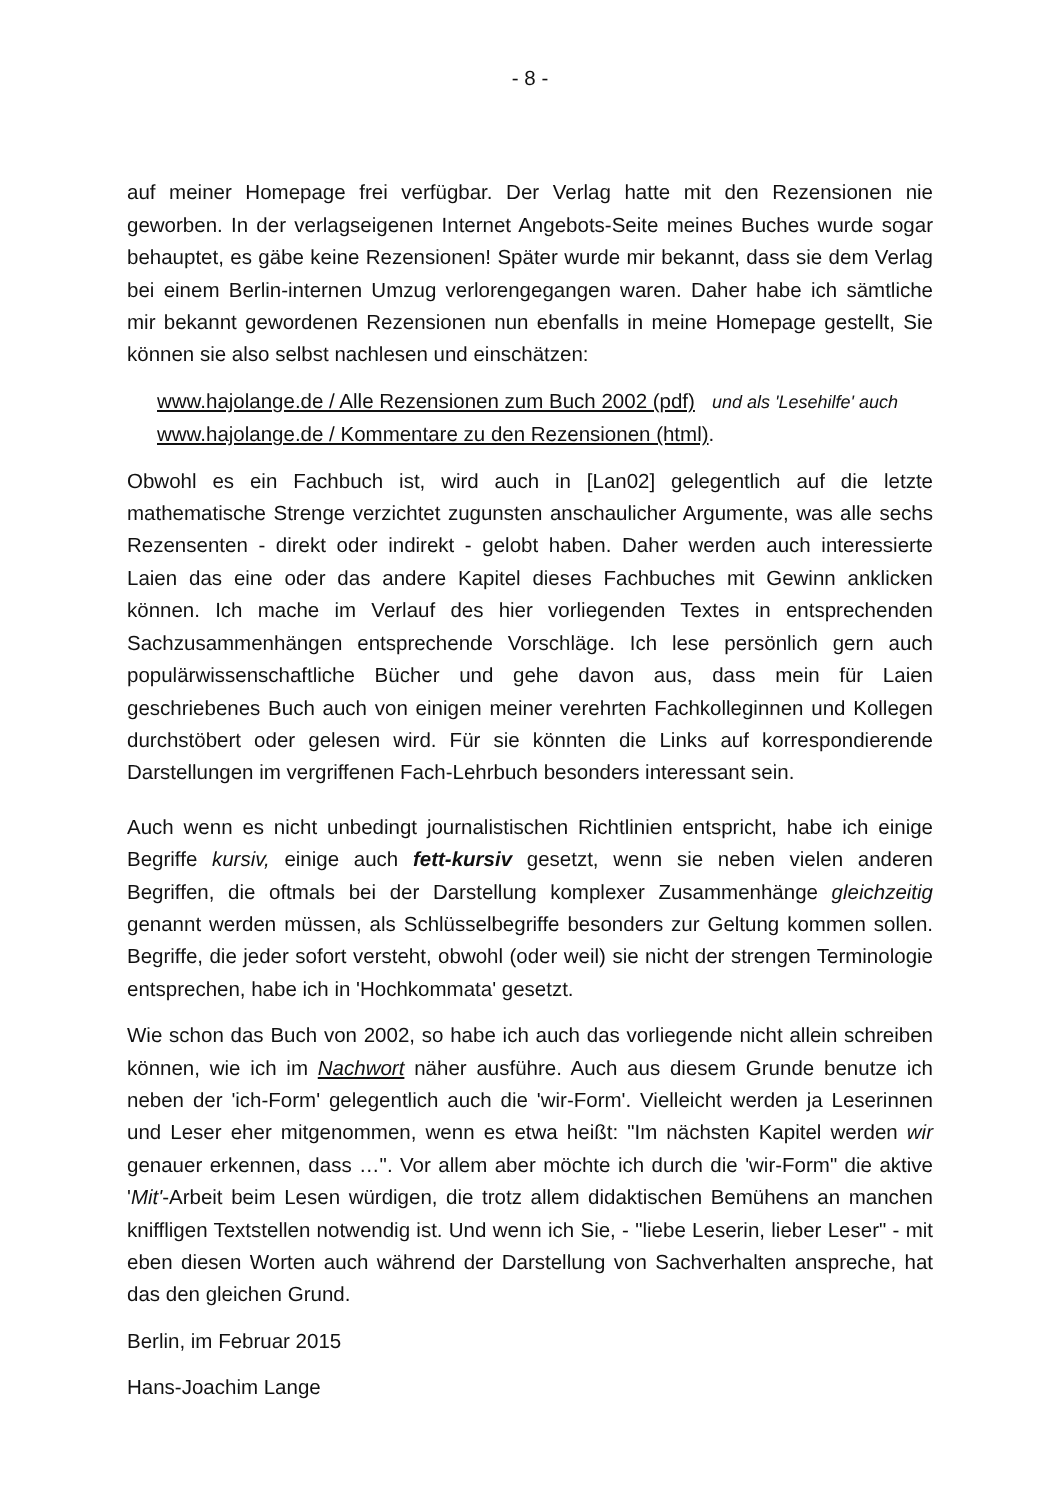- 8 -
auf meiner Homepage frei verfügbar. Der Verlag hatte mit den Rezensionen nie geworben. In der verlagseigenen Internet Angebots-Seite meines Buches wurde sogar behauptet, es gäbe keine Rezensionen! Später wurde mir bekannt, dass sie dem Verlag bei einem Berlin-internen Umzug verlorengegangen waren. Daher habe ich sämtliche mir bekannt gewordenen Rezensionen nun ebenfalls in meine Homepage gestellt, Sie können sie also selbst nachlesen und einschätzen:
www.hajolange.de / Alle Rezensionen zum Buch 2002 (pdf) und als 'Lesehilfe' auch
www.hajolange.de / Kommentare zu den Rezensionen (html).
Obwohl es ein Fachbuch ist, wird auch in [Lan02] gelegentlich auf die letzte mathematische Strenge verzichtet zugunsten anschaulicher Argumente, was alle sechs Rezensenten - direkt oder indirekt - gelobt haben. Daher werden auch interessierte Laien das eine oder das andere Kapitel dieses Fachbuches mit Gewinn anklicken können. Ich mache im Verlauf des hier vorliegenden Textes in entsprechenden Sachzusammenhängen entsprechende Vorschläge. Ich lese persönlich gern auch populärwissenschaftliche Bücher und gehe davon aus, dass mein für Laien geschriebenes Buch auch von einigen meiner verehrten Fachkolleginnen und Kollegen durchstöbert oder gelesen wird. Für sie könnten die Links auf korrespondierende Darstellungen im vergriffenen Fach-Lehrbuch besonders interessant sein.
Auch wenn es nicht unbedingt journalistischen Richtlinien entspricht, habe ich einige Begriffe kursiv, einige auch fett-kursiv gesetzt, wenn sie neben vielen anderen Begriffen, die oftmals bei der Darstellung komplexer Zusammenhänge gleichzeitig genannt werden müssen, als Schlüsselbegriffe besonders zur Geltung kommen sollen. Begriffe, die jeder sofort versteht, obwohl (oder weil) sie nicht der strengen Terminologie entsprechen, habe ich in 'Hochkommata' gesetzt.
Wie schon das Buch von 2002, so habe ich auch das vorliegende nicht allein schreiben können, wie ich im Nachwort näher ausführe. Auch aus diesem Grunde benutze ich neben der 'ich-Form' gelegentlich auch die 'wir-Form'. Vielleicht werden ja Leserinnen und Leser eher mitgenommen, wenn es etwa heißt: "Im nächsten Kapitel werden wir genauer erkennen, dass …". Vor allem aber möchte ich durch die 'wir-Form" die aktive 'Mit'-Arbeit beim Lesen würdigen, die trotz allem didaktischen Bemühens an manchen kniffligen Textstellen notwendig ist. Und wenn ich Sie, - "liebe Leserin, lieber Leser" - mit eben diesen Worten auch während der Darstellung von Sachverhalten anspreche, hat das den gleichen Grund.
Berlin, im Februar 2015
Hans-Joachim Lange